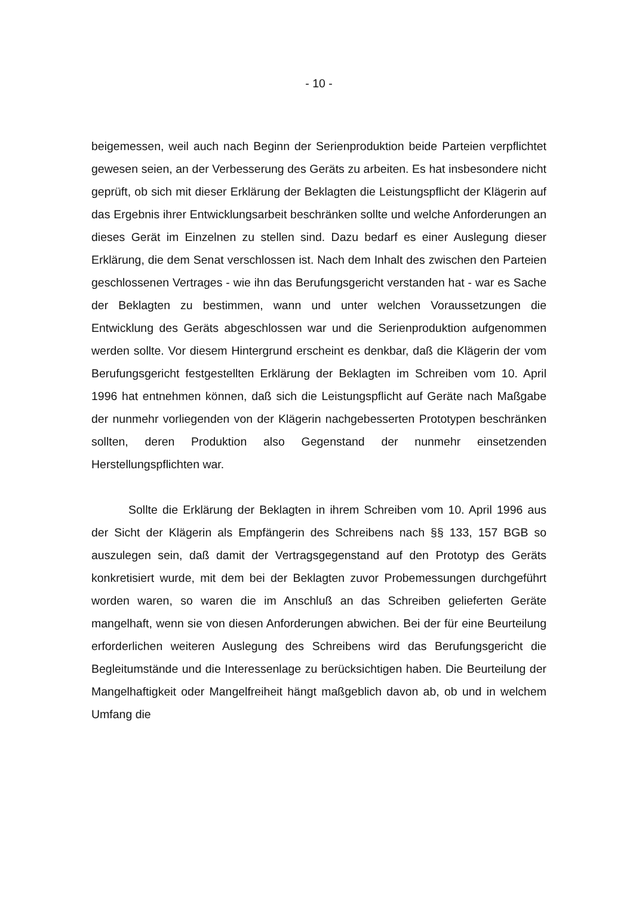- 10 -
beigemessen, weil auch nach Beginn der Serienproduktion beide Parteien verpflichtet gewesen seien, an der Verbesserung des Geräts zu arbeiten. Es hat insbesondere nicht geprüft, ob sich mit dieser Erklärung der Beklagten die Leistungspflicht der Klägerin auf das Ergebnis ihrer Entwicklungsarbeit beschränken sollte und welche Anforderungen an dieses Gerät im Einzelnen zu stellen sind. Dazu bedarf es einer Auslegung dieser Erklärung, die dem Senat verschlossen ist. Nach dem Inhalt des zwischen den Parteien geschlossenen Vertrages - wie ihn das Berufungsgericht verstanden hat - war es Sache der Beklagten zu bestimmen, wann und unter welchen Voraussetzungen die Entwicklung des Geräts abgeschlossen war und die Serienproduktion aufgenommen werden sollte. Vor diesem Hintergrund erscheint es denkbar, daß die Klägerin der vom Berufungsgericht festgestellten Erklärung der Beklagten im Schreiben vom 10. April 1996 hat entnehmen können, daß sich die Leistungspflicht auf Geräte nach Maßgabe der nunmehr vorliegenden von der Klägerin nachgebesserten Prototypen beschränken sollten, deren Produktion also Gegenstand der nunmehr einsetzenden Herstellungspflichten war.
Sollte die Erklärung der Beklagten in ihrem Schreiben vom 10. April 1996 aus der Sicht der Klägerin als Empfängerin des Schreibens nach §§ 133, 157 BGB so auszulegen sein, daß damit der Vertragsgegenstand auf den Prototyp des Geräts konkretisiert wurde, mit dem bei der Beklagten zuvor Probemessungen durchgeführt worden waren, so waren die im Anschluß an das Schreiben gelieferten Geräte mangelhaft, wenn sie von diesen Anforderungen abwichen. Bei der für eine Beurteilung erforderlichen weiteren Auslegung des Schreibens wird das Berufungsgericht die Begleitumstände und die Interessenlage zu berücksichtigen haben. Die Beurteilung der Mangelhaftigkeit oder Mangelfreiheit hängt maßgeblich davon ab, ob und in welchem Umfang die